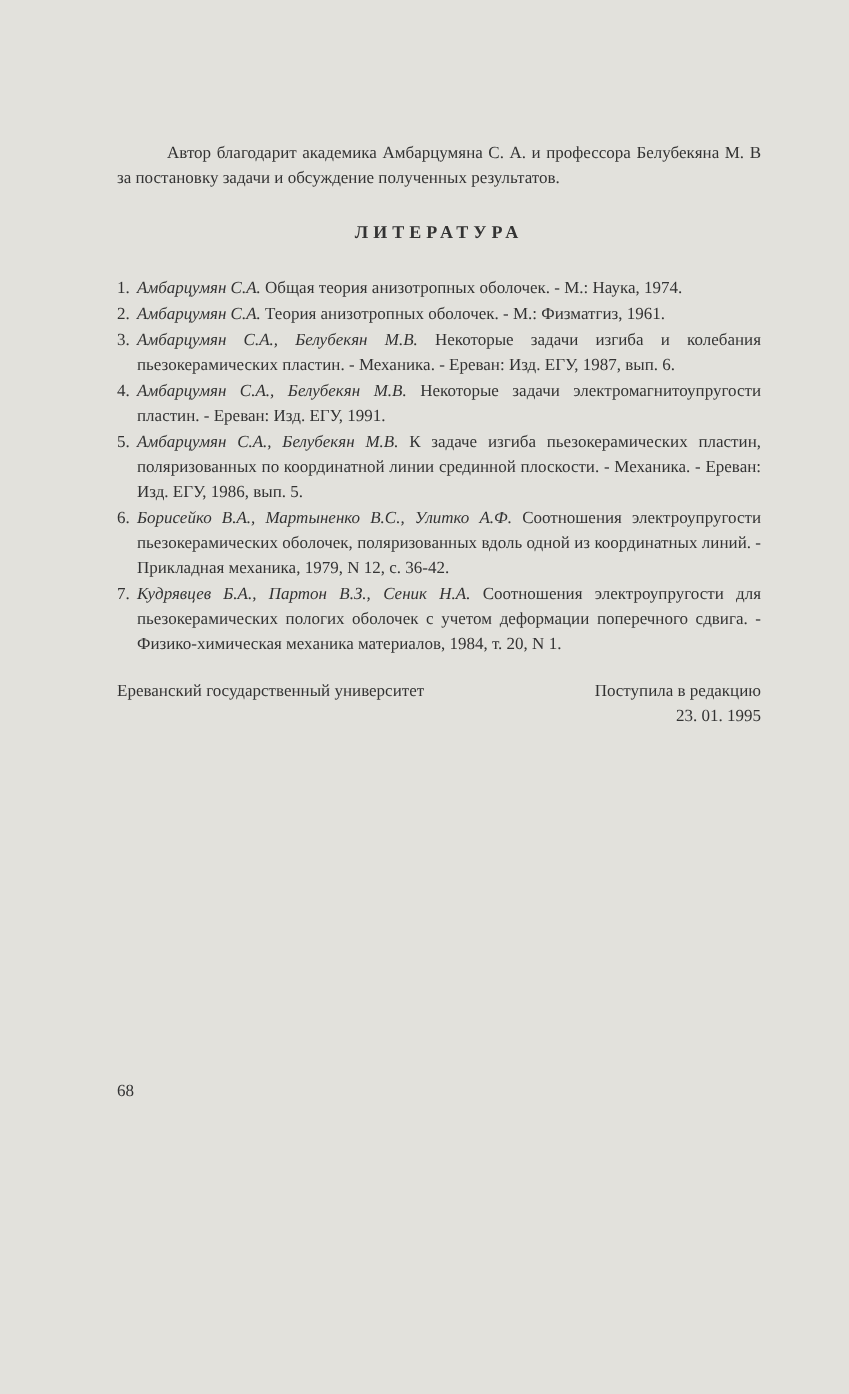Автор благодарит академика Амбарцумяна С. А. и профессора Белубекяна М. В за постановку задачи и обсуждение полученных результатов.
ЛИТЕРАТУРА
1.
Амбарцумян С.А. Общая теория анизотропных оболочек. - М.: Наука, 1974.
2.
Амбарцумян С.А. Теория анизотропных оболочек. - М.: Физматгиз, 1961.
3.
Амбарцумян С.А., Белубекян М.В. Некоторые задачи изгиба и колебания пьезокерамических пластин. - Механика. - Ереван: Изд. ЕГУ, 1987, вып. 6.
4.
Амбарцумян С.А., Белубекян М.В. Некоторые задачи электромагнитоупругости пластин. - Ереван: Изд. ЕГУ, 1991.
5.
Амбарцумян С.А., Белубекян М.В. К задаче изгиба пьезокерамических пластин, поляризованных по координатной линии срединной плоскости. - Механика. - Ереван: Изд. ЕГУ, 1986, вып. 5.
6.
Борисейко В.А., Мартыненко В.С., Улитко А.Ф. Соотношения электроупругости пьезокерамических оболочек, поляризованных вдоль одной из координатных линий. - Прикладная механика, 1979, N 12, с. 36-42.
7.
Кудрявцев Б.А., Партон В.З., Сеник Н.А. Соотношения электроупругости для пьезокерамических пологих оболочек с учетом деформации поперечного сдвига. - Физико-химическая механика материалов, 1984, т. 20, N 1.
Ереванский государственный университет Поступила в редакцию
23. 01. 1995
68